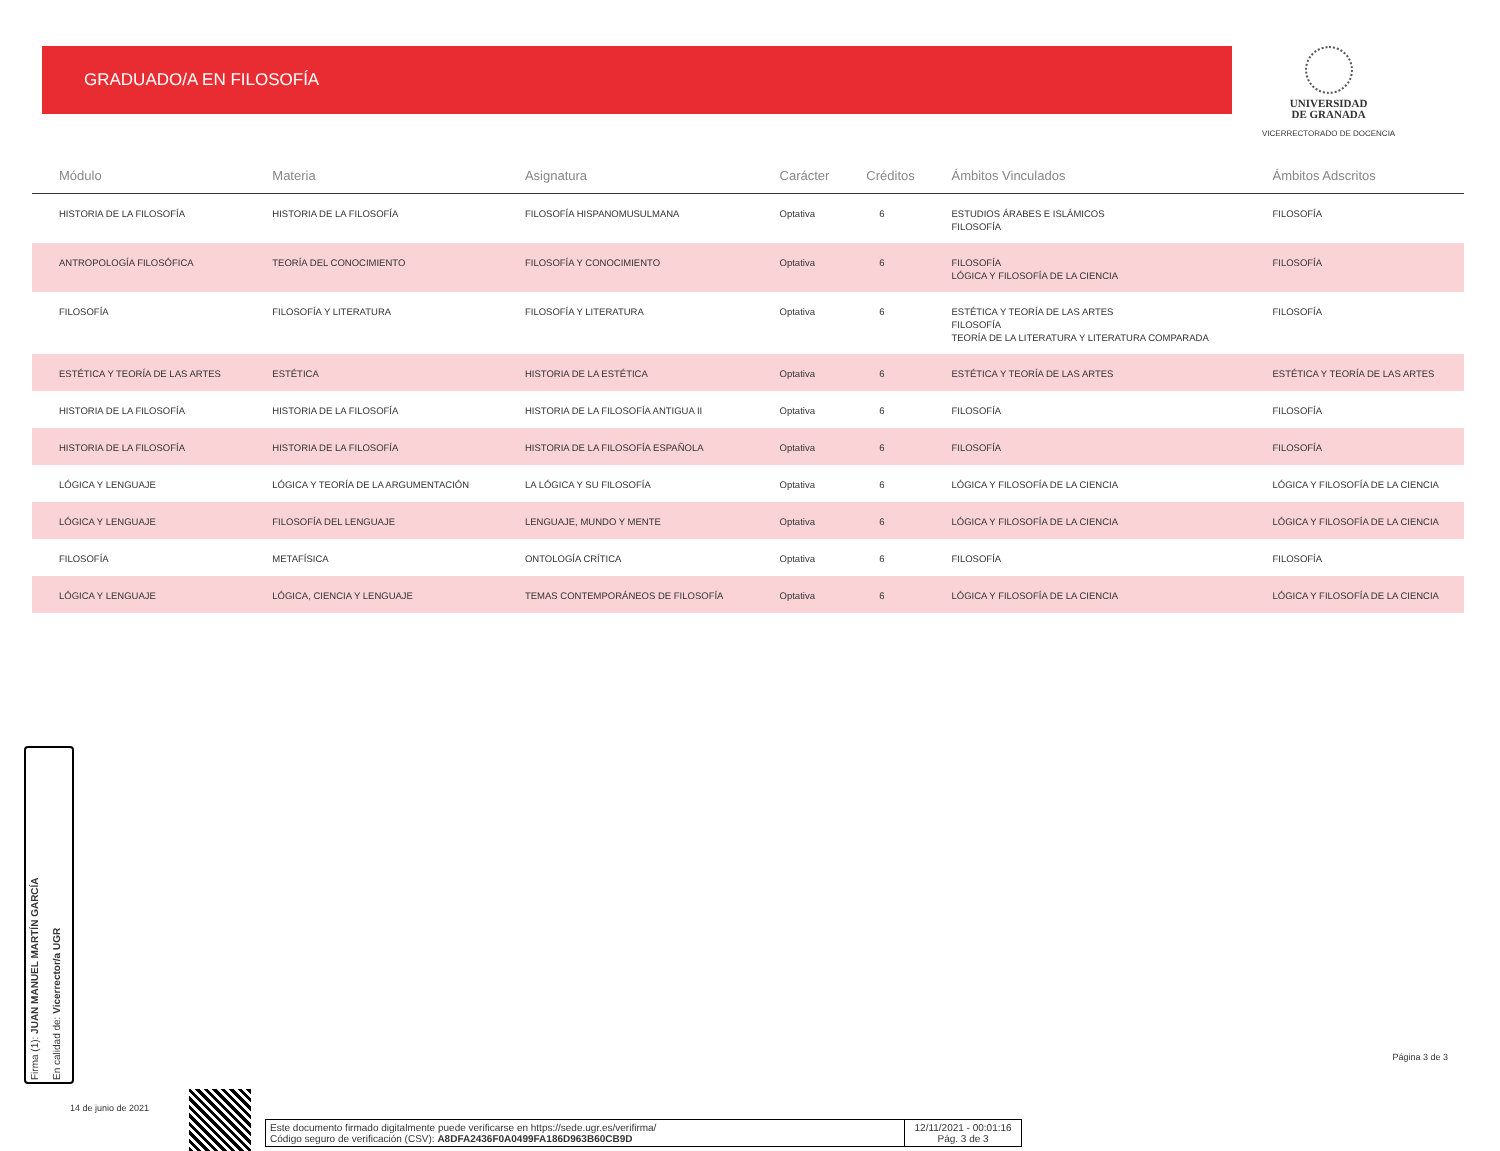GRADUADO/A EN FILOSOFÍA
UNIVERSIDAD
DE GRANADA
VICERRECTORADO DE DOCENCIA
| Módulo | Materia | Asignatura | Carácter | Créditos | Ámbitos Vinculados | Ámbitos Adscritos |
| --- | --- | --- | --- | --- | --- | --- |
| HISTORIA DE LA FILOSOFÍA | HISTORIA DE LA FILOSOFÍA | FILOSOFÍA HISPANOMUSULMANA | Optativa | 6 | ESTUDIOS ÁRABES E ISLÁMICOS FILOSOFÍA | FILOSOFÍA |
| ANTROPOLOGÍA FILOSÓFICA | TEORÍA DEL CONOCIMIENTO | FILOSOFÍA Y CONOCIMIENTO | Optativa | 6 | FILOSOFÍA LÓGICA Y FILOSOFÍA DE LA CIENCIA | FILOSOFÍA |
| FILOSOFÍA | FILOSOFÍA Y LITERATURA | FILOSOFÍA Y LITERATURA | Optativa | 6 | ESTÉTICA Y TEORÍA DE LAS ARTES FILOSOFÍA TEORÍA DE LA LITERATURA Y LITERATURA COMPARADA | FILOSOFÍA |
| ESTÉTICA Y TEORÍA DE LAS ARTES | ESTÉTICA | HISTORIA DE LA ESTÉTICA | Optativa | 6 | ESTÉTICA Y TEORÍA DE LAS ARTES | ESTÉTICA Y TEORÍA DE LAS ARTES |
| HISTORIA DE LA FILOSOFÍA | HISTORIA DE LA FILOSOFÍA | HISTORIA DE LA FILOSOFÍA ANTIGUA II | Optativa | 6 | FILOSOFÍA | FILOSOFÍA |
| HISTORIA DE LA FILOSOFÍA | HISTORIA DE LA FILOSOFÍA | HISTORIA DE LA FILOSOFÍA ESPAÑOLA | Optativa | 6 | FILOSOFÍA | FILOSOFÍA |
| LÓGICA Y LENGUAJE | LÓGICA Y TEORÍA DE LA ARGUMENTACIÓN | LA LÓGICA Y SU FILOSOFÍA | Optativa | 6 | LÓGICA Y FILOSOFÍA DE LA CIENCIA | LÓGICA Y FILOSOFÍA DE LA CIENCIA |
| LÓGICA Y LENGUAJE | FILOSOFÍA DEL LENGUAJE | LENGUAJE, MUNDO Y MENTE | Optativa | 6 | LÓGICA Y FILOSOFÍA DE LA CIENCIA | LÓGICA Y FILOSOFÍA DE LA CIENCIA |
| FILOSOFÍA | METAFÍSICA | ONTOLOGÍA CRÍTICA | Optativa | 6 | FILOSOFÍA | FILOSOFÍA |
| LÓGICA Y LENGUAJE | LÓGICA, CIENCIA Y LENGUAJE | TEMAS CONTEMPORÁNEOS DE FILOSOFÍA | Optativa | 6 | LÓGICA Y FILOSOFÍA DE LA CIENCIA | LÓGICA Y FILOSOFÍA DE LA CIENCIA |
Firma (1): JUAN MANUEL MARTÍN GARCÍA
En calidad de: Vicerrector/a UGR
14 de junio de 2021
Este documento firmado digitalmente puede verificarse en https://sede.ugr.es/verifirma/
Código seguro de verificación (CSV): A8DFA2436F0A0499FA186D963B60CB9D
12/11/2021 - 00:01:16
Pág. 3 de 3
Página 3 de 3